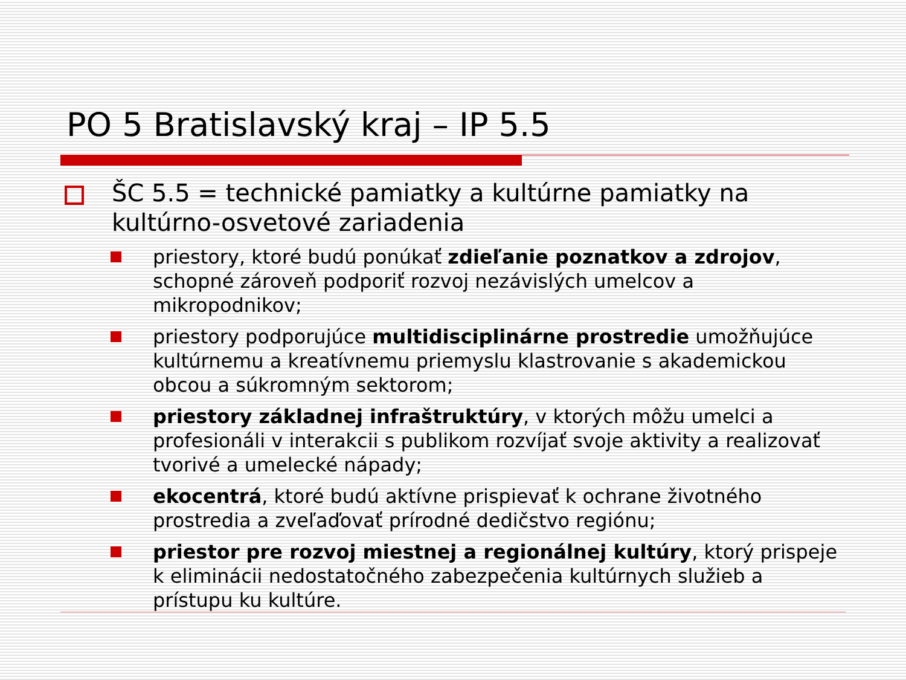PO 5 Bratislavský kraj – IP 5.5
ŠC 5.5 = technické pamiatky a kultúrne pamiatky na kultúrno-osvetové zariadenia
priestory, ktoré budú ponúkať zdieľanie poznatkov a zdrojov, schopné zároveň podporiť rozvoj nezávislých umelcov a mikropodnikov;
priestory podporujúce multidisciplinárne prostredie umožňujúce kultúrnemu a kreatívnemu priemyslu klastrovanie s akademickou obcou a súkromným sektorom;
priestory základnej infraštruktúry, v ktorých môžu umelci a profesionáli v interakcii s publikom rozvíjať svoje aktivity a realizovať tvorivé a umelecké nápady;
ekocentrá, ktoré budú aktívne prispievať k ochrane životného prostredia a zveľaďovať prírodné dedičstvo regiónu;
priestor pre rozvoj miestnej a regionálnej kultúry, ktorý prispeje k eliminácii nedostatočného zabezpečenia kultúrnych služieb a prístupu ku kultúre.